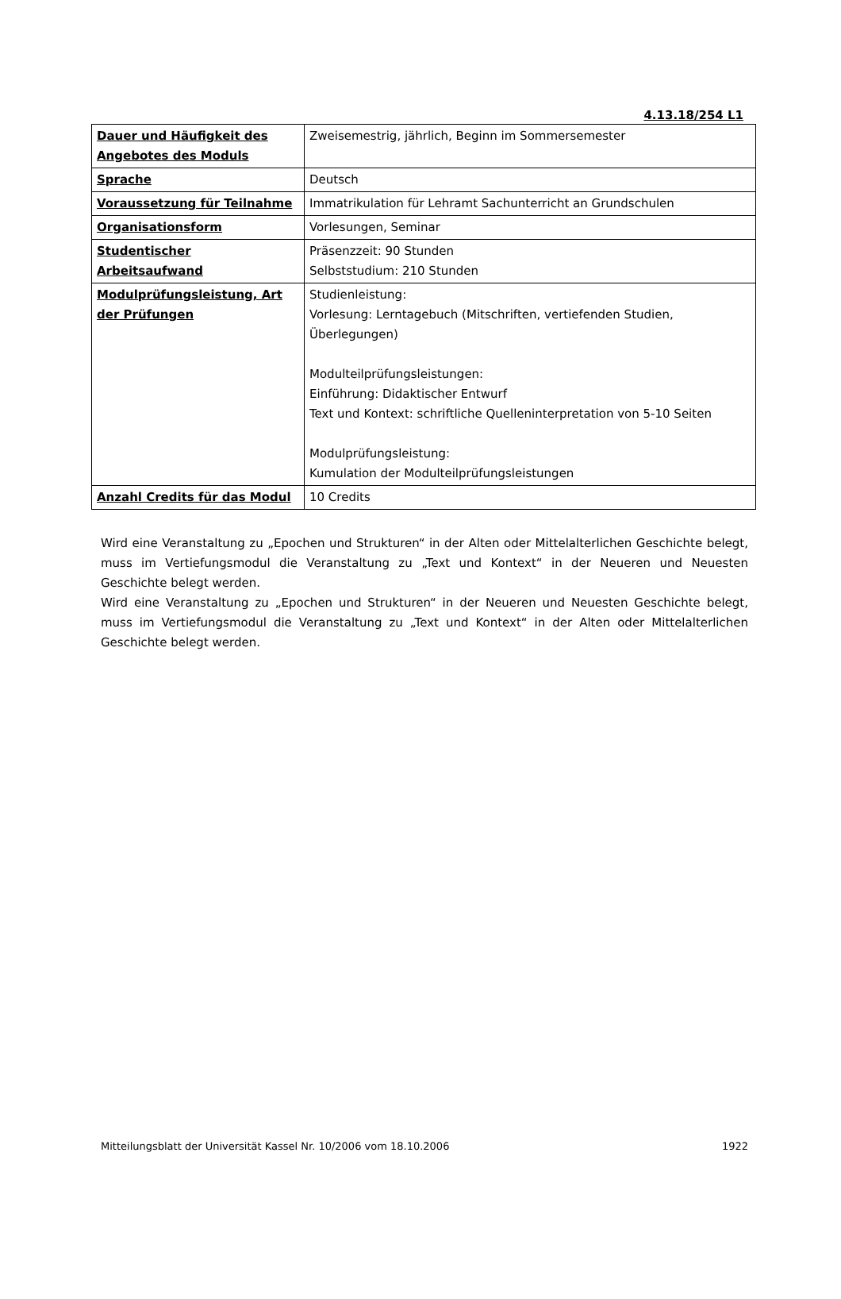4.13.18/254 L1
| Dauer und Häufigkeit des Angebotes des Moduls | Zweisemestrig, jährlich, Beginn im Sommersemester |
| Sprache | Deutsch |
| Voraussetzung für Teilnahme | Immatrikulation für Lehramt Sachunterricht an Grundschulen |
| Organisationsform | Vorlesungen, Seminar |
| Studentischer Arbeitsaufwand | Präsenzzeit: 90 Stunden Selbststudium: 210 Stunden |
| Modulprüfungsleistung, Art der Prüfungen | Studienleistung: Vorlesung: Lerntagebuch (Mitschriften, vertiefenden Studien, Überlegungen) Modulteilprüfungsleistungen: Einführung: Didaktischer Entwurf Text und Kontext: schriftliche Quelleninterpretation von 5-10 Seiten Modulprüfungsleistung: Kumulation der Modulteilprüfungsleistungen |
| Anzahl Credits für das Modul | 10 Credits |
Wird eine Veranstaltung zu „Epochen und Strukturen“ in der Alten oder Mittelalterlichen Geschichte belegt, muss im Vertiefungsmodul die Veranstaltung zu „Text und Kontext“ in der Neueren und Neuesten Geschichte belegt werden.
Wird eine Veranstaltung zu „Epochen und Strukturen“ in der Neueren und Neuesten Geschichte belegt, muss im Vertiefungsmodul die Veranstaltung zu „Text und Kontext“ in der Alten oder Mittelalterlichen Geschichte belegt werden.
Mitteilungsblatt der Universität Kassel Nr. 10/2006 vom 18.10.2006 1922